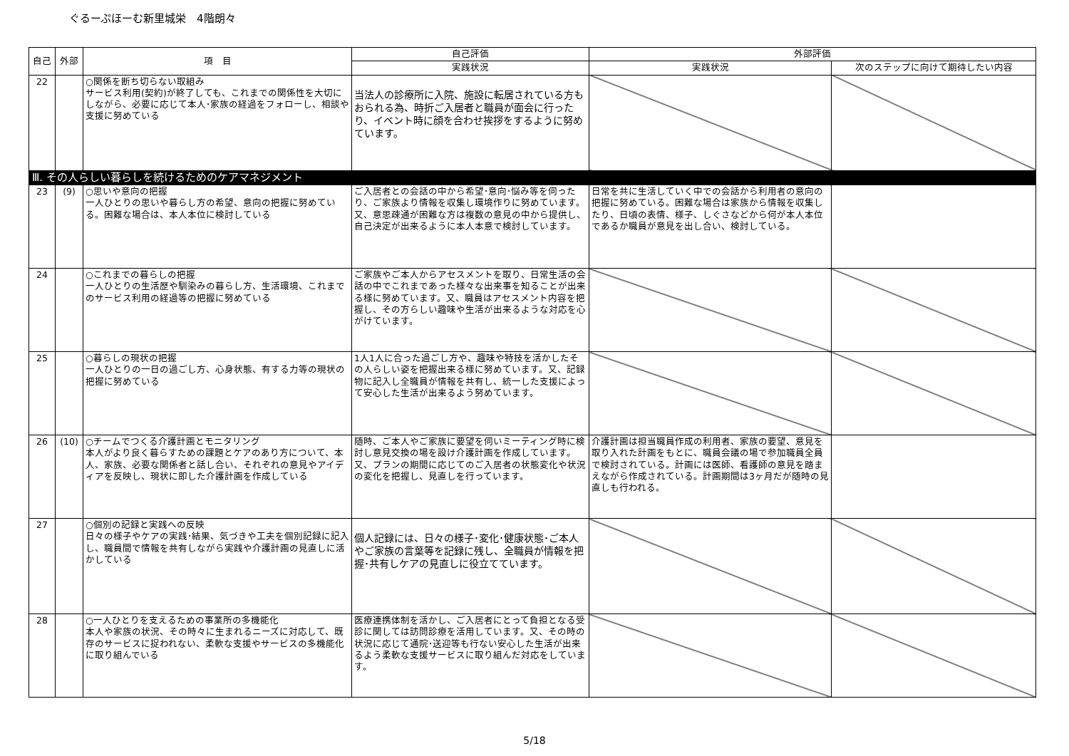ぐるーぷほーむ新里城栄　4階朗々
| 自己 | 外部 | 項 目 | 自己評価 | 外部評価 | |
| --- | --- | --- | --- | --- | --- |
| | | | 実践状況 | 実践状況 | 次のステップに向けて期待したい内容 |
| 22 | | ○関係を断ち切らない取組み サービス利用(契約)が終了しても、これまでの関係性を大切にしながら、必要に応じて本人･家族の経過をフォローし、相談や支援に努めている | 当法人の診療所に入院、施設に転居されている方もおられる為、時折ご入居者と職員が面会に行ったり、イベント時に顔を合わせ挨拶をするように努めています。 | | |
| Ⅲ. その人らしい暮らしを続けるためのケアマネジメント | | | | | |
| 23 | (9) | ○思いや意向の把握 一人ひとりの思いや暮らし方の希望、意向の把握に努めている。困難な場合は、本人本位に検討している | ご入居者との会話の中から希望･意向･悩み等を伺ったり、ご家族より情報を収集し環境作りに努めています。又、意思疎通が困難な方は複数の意見の中から提供し、自己決定が出来るように本人本意で検討しています。 | 日常を共に生活していく中での会話から利用者の意向の把握に努めている。困難な場合は家族から情報を収集したり、日頃の表情、様子、しぐさなどから何が本人本位であるか職員が意見を出し合い、検討している。 | |
| 24 | | ○これまでの暮らしの把握 一人ひとりの生活歴や馴染みの暮らし方、生活環境、これまでのサービス利用の経過等の把握に努めている | ご家族やご本人からアセスメントを取り、日常生活の会話の中でこれまであった様々な出来事を知ることが出来る様に努めています。又、職員はアセスメント内容を把握し、その方らしい趣味や生活が出来るような対応を心がけています。 | | |
| 25 | | ○暮らしの現状の把握 一人ひとりの一日の過ごし方、心身状態、有する力等の現状の把握に努めている | 1人1人に合った過ごし方や、趣味や特技を活かしたその人らしい姿を把握出来る様に努めています。又、記録物に記入し全職員が情報を共有し、統一した支援によって安心した生活が出来るよう努めています。 | | |
| 26 | (10) | ○チームでつくる介護計画とモニタリング 本人がより良く暮らすための課題とケアのあり方について、本人、家族、必要な関係者と話し合い、それぞれの意見やアイディアを反映し、現状に即した介護計画を作成している | 随時、ご本人やご家族に要望を伺いミーティング時に検討し意見交換の場を設け介護計画を作成しています。又、プランの期間に応じてのご入居者の状態変化や状況の変化を把握し、見直しを行っています。 | 介護計画は担当職員作成の利用者、家族の要望、意見を取り入れた計画をもとに、職員会議の場で参加職員全員で検討されている。計画には医師、看護師の意見を踏まえながら作成されている。計画期間は3ヶ月だが随時の見直しも行われる。 | |
| 27 | | ○個別の記録と実践への反映 日々の様子やケアの実践･結果、気づきや工夫を個別記録に記入し、職員間で情報を共有しながら実践や介護計画の見直しに活かしている | 個人記録には、日々の様子･変化･健康状態･ご本人やご家族の言葉等を記録に残し、全職員が情報を把握･共有しケアの見直しに役立てています。 | | |
| 28 | | ○一人ひとりを支えるための事業所の多機能化 本人や家族の状況、その時々に生まれるニーズに対応して、既存のサービスに捉われない、柔軟な支援やサービスの多機能化に取り組んでいる | 医療連携体制を活かし、ご入居者にとって負担となる受診に関しては訪問診療を活用しています。又、その時の状況に応じて通院･送迎等も行ない安心した生活が出来るよう柔軟な支援サービスに取り組んだ対応をしています。 | | |
5/18